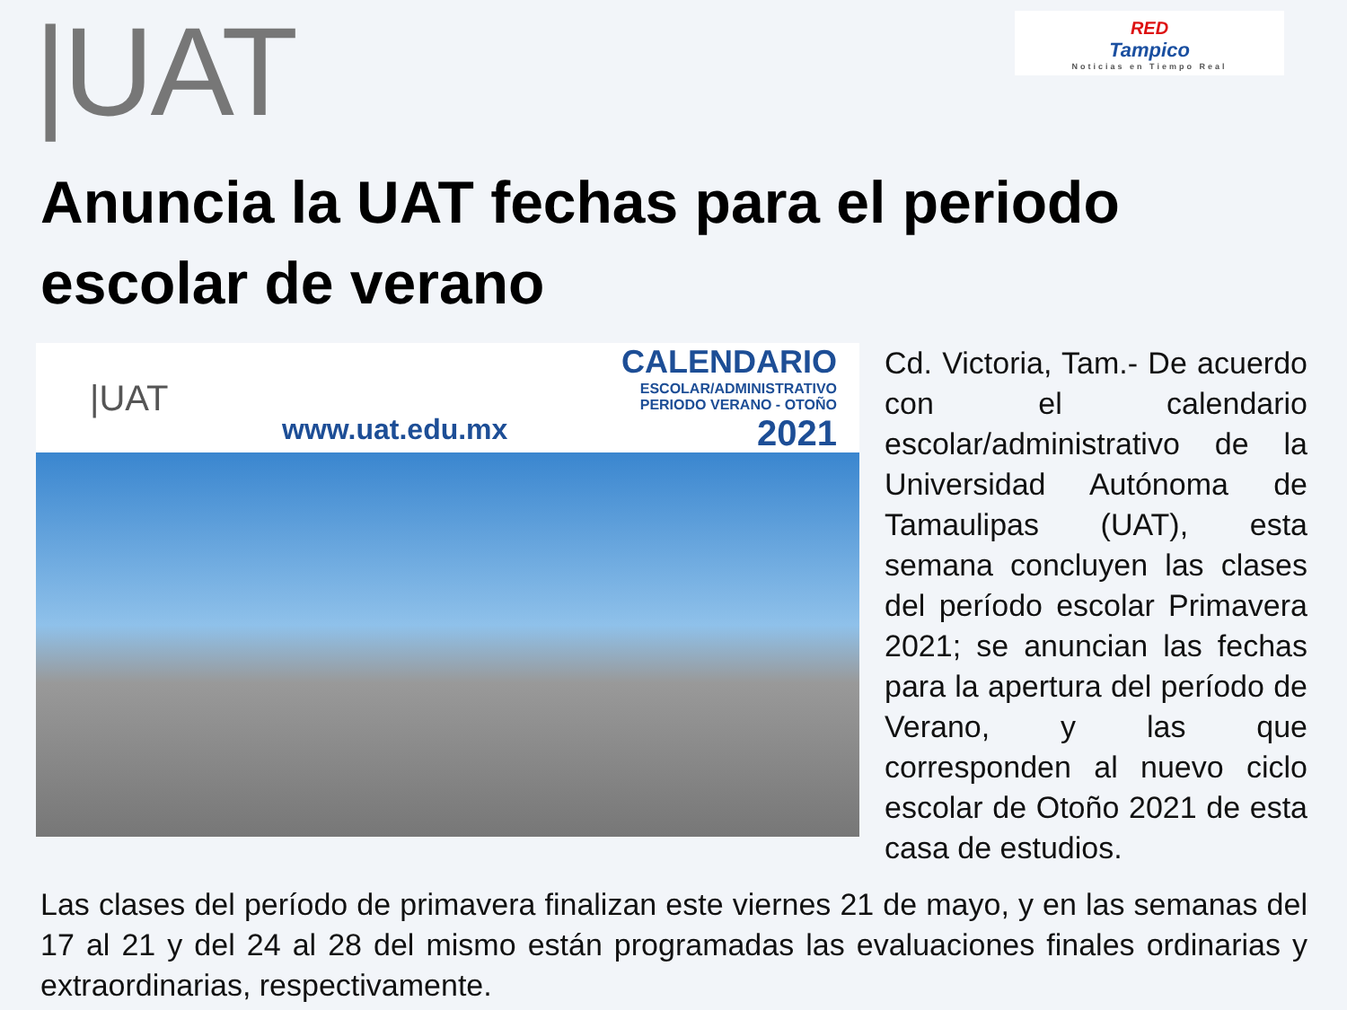|UAT
RED
Tampico
Noticias en Tiempo Real
Anuncia la UAT fechas para el periodo escolar de verano
|UAT
www.uat.edu.mx
CALENDARIO
ESCOLAR/ADMINISTRATIVO
PERIODO VERANO - OTOÑO
2021
Cd. Victoria, Tam.- De acuerdo con el calendario escolar/administrativo de la Universidad Autónoma de Tamaulipas (UAT), esta semana concluyen las clases del período escolar Primavera 2021; se anuncian las fechas para la apertura del período de Verano, y las que corresponden al nuevo ciclo escolar de Otoño 2021 de esta casa de estudios.
Las clases del período de primavera finalizan este viernes 21 de mayo, y en las semanas del 17 al 21 y del 24 al 28 del mismo están programadas las evaluaciones finales ordinarias y extraordinarias, respectivamente.